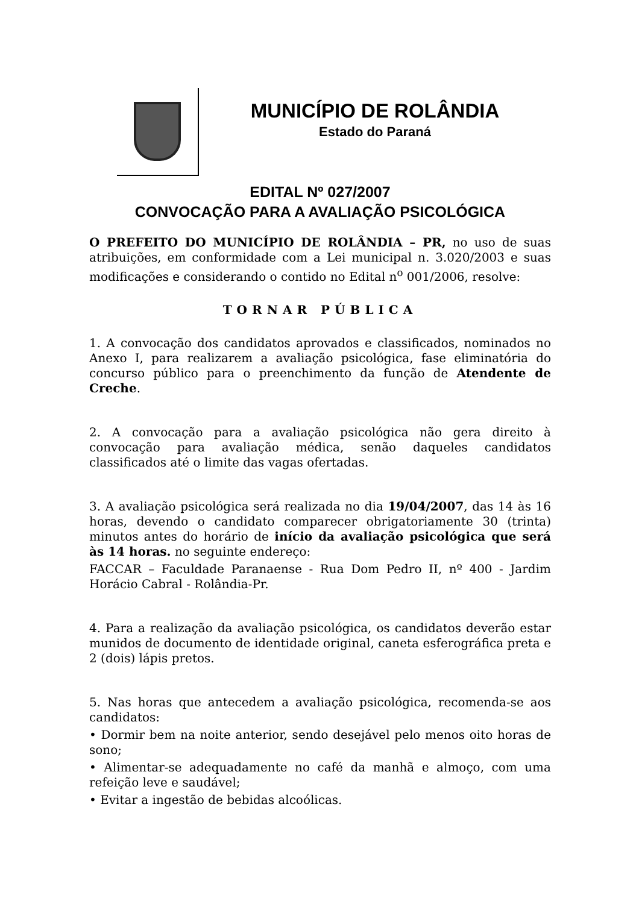MUNICÍPIO DE ROLÂNDIA
Estado do Paraná
EDITAL Nº 027/2007
CONVOCAÇÃO PARA A AVALIAÇÃO PSICOLÓGICA
O PREFEITO DO MUNICÍPIO DE ROLÂNDIA – PR, no uso de suas atribuições, em conformidade com a Lei municipal n. 3.020/2003 e suas modificações e considerando o contido no Edital n<sup>o</sup> 001/2006, resolve:
TORNAR PÚBLICA
1. A convocação dos candidatos aprovados e classificados, nominados no Anexo I, para realizarem a avaliação psicológica, fase eliminatória do concurso público para o preenchimento da função de Atendente de Creche.
2. A convocação para a avaliação psicológica não gera direito à convocação para avaliação médica, senão daqueles candidatos classificados até o limite das vagas ofertadas.
3. A avaliação psicológica será realizada no dia 19/04/2007, das 14 às 16 horas, devendo o candidato comparecer obrigatoriamente 30 (trinta) minutos antes do horário de início da avaliação psicológica que será às 14 horas. no seguinte endereço:
FACCAR – Faculdade Paranaense - Rua Dom Pedro II, nº 400 - Jardim Horácio Cabral - Rolândia-Pr.
4. Para a realização da avaliação psicológica, os candidatos deverão estar munidos de documento de identidade original, caneta esferográfica preta e 2 (dois) lápis pretos.
5. Nas horas que antecedem a avaliação psicológica, recomenda-se aos candidatos:
• Dormir bem na noite anterior, sendo desejável pelo menos oito horas de sono;
• Alimentar-se adequadamente no café da manhã e almoço, com uma refeição leve e saudável;
• Evitar a ingestão de bebidas alcoólicas.